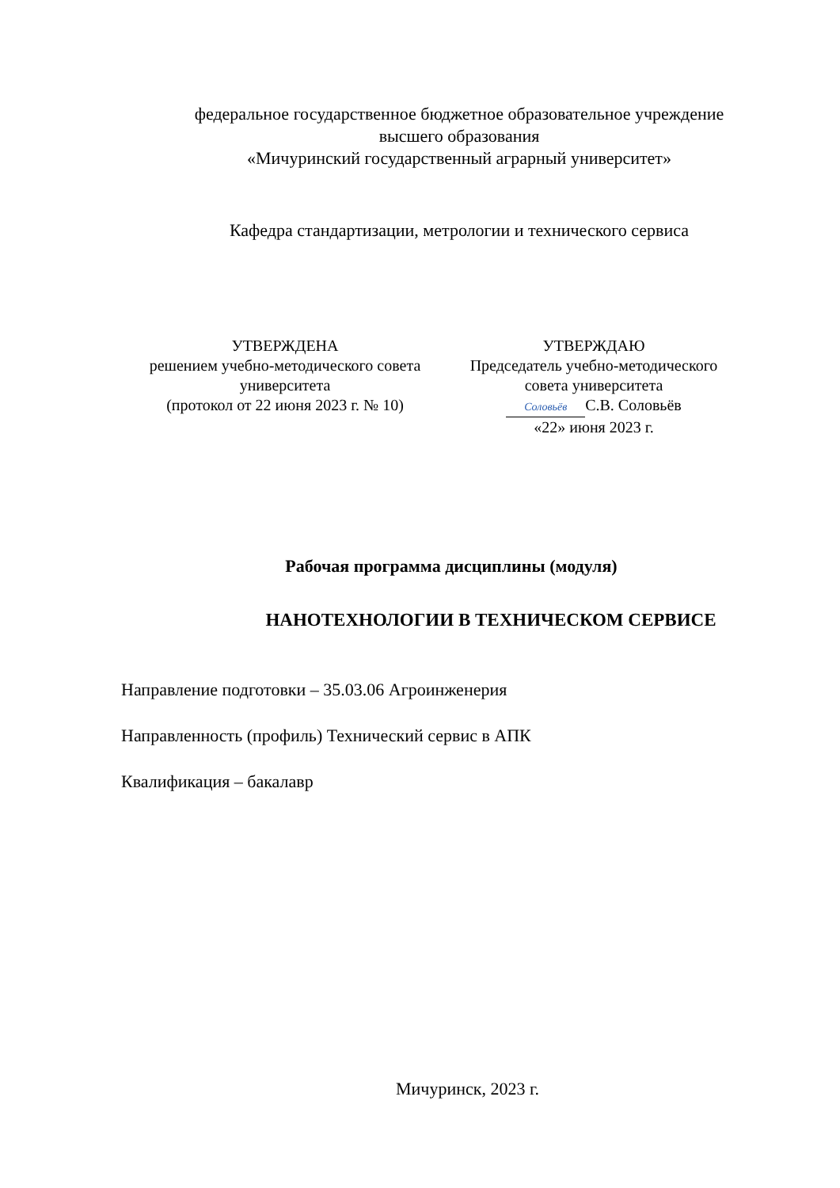федеральное государственное бюджетное образовательное учреждение
высшего образования
«Мичуринский государственный аграрный университет»
Кафедра стандартизации, метрологии и технического сервиса
УТВЕРЖДЕНА
решением учебно-методического совета
университета
(протокол от 22 июня 2023 г. № 10)
УТВЕРЖДАЮ
Председатель учебно-методического
совета университета
Соловьёв С.В. Соловьёв
«22» июня 2023 г.
Рабочая программа дисциплины (модуля)
НАНОТЕХНОЛОГИИ В ТЕХНИЧЕСКОМ СЕРВИСЕ
Направление подготовки – 35.03.06 Агроинженерия
Направленность (профиль) Технический сервис в АПК
Квалификация – бакалавр
Мичуринск, 2023 г.